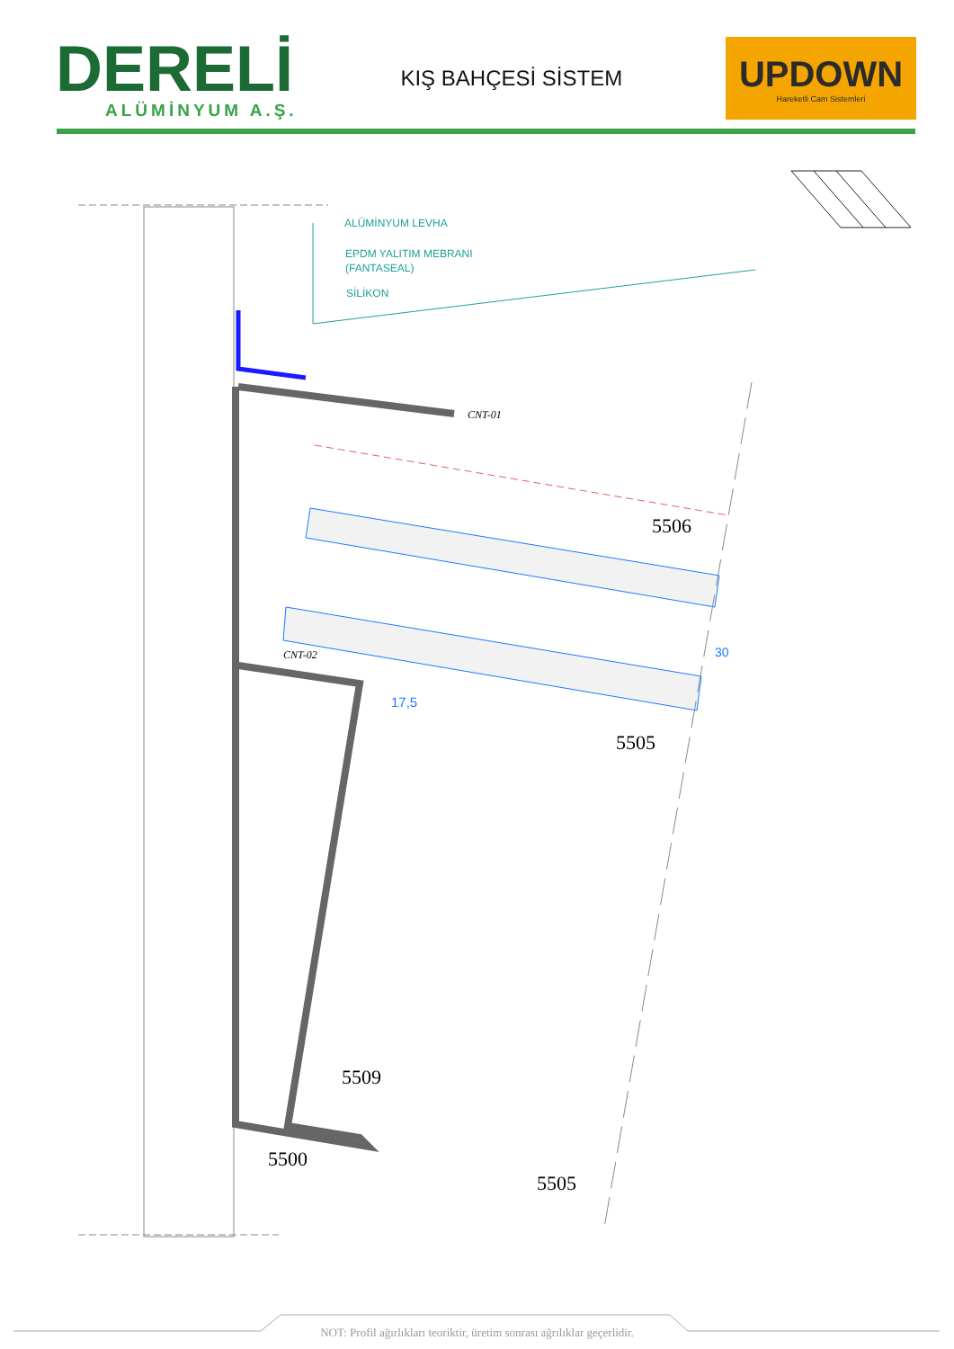DERELİ
ALÜMİNYUM A.Ş.
KIŞ BAHÇESİ SİSTEM
UPDOWN
Hareketli Cam Sistemleri
ALÜMİNYUM LEVHA
EPDM YALITIM MEBRANI
(FANTASEAL)
SİLİKON
CNT-01
CNT-02
5506
30
17,5
5505
5509
5500
5505
NOT: Profil ağırlıkları teoriktir, üretim sonrası ağrılıklar geçerlidir.